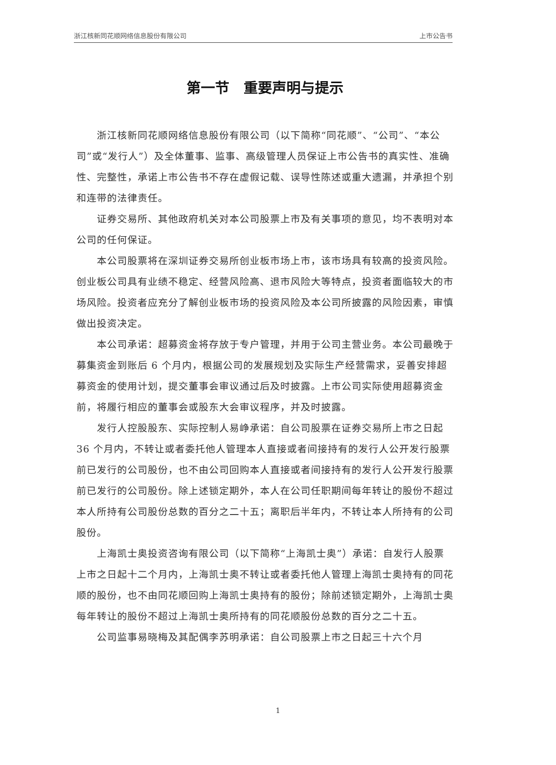浙江核新同花顺网络信息股份有限公司 上市公告书
第一节　重要声明与提示
浙江核新同花顺网络信息股份有限公司（以下简称“同花顺”、“公司”、“本公司”或“发行人”）及全体董事、监事、高级管理人员保证上市公告书的真实性、准确性、完整性，承诺上市公告书不存在虚假记载、误导性陈述或重大遗漏，并承担个别和连带的法律责任。
证券交易所、其他政府机关对本公司股票上市及有关事项的意见，均不表明对本公司的任何保证。
本公司股票将在深圳证券交易所创业板市场上市，该市场具有较高的投资风险。创业板公司具有业绩不稳定、经营风险高、退市风险大等特点，投资者面临较大的市场风险。投资者应充分了解创业板市场的投资风险及本公司所披露的风险因素，审慎做出投资决定。
本公司承诺：超募资金将存放于专户管理，并用于公司主营业务。本公司最晚于募集资金到账后 6 个月内，根据公司的发展规划及实际生产经营需求，妥善安排超募资金的使用计划，提交董事会审议通过后及时披露。上市公司实际使用超募资金前，将履行相应的董事会或股东大会审议程序，并及时披露。
发行人控股股东、实际控制人易峥承诺：自公司股票在证券交易所上市之日起 36 个月内，不转让或者委托他人管理本人直接或者间接持有的发行人公开发行股票前已发行的公司股份，也不由公司回购本人直接或者间接持有的发行人公开发行股票前已发行的公司股份。除上述锁定期外，本人在公司任职期间每年转让的股份不超过本人所持有公司股份总数的百分之二十五；离职后半年内，不转让本人所持有的公司股份。
上海凯士奥投资咨询有限公司（以下简称“上海凯士奥”）承诺：自发行人股票上市之日起十二个月内，上海凯士奥不转让或者委托他人管理上海凯士奥持有的同花顺的股份，也不由同花顺回购上海凯士奥持有的股份；除前述锁定期外，上海凯士奥每年转让的股份不超过上海凯士奥所持有的同花顺股份总数的百分之二十五。
公司监事易晓梅及其配偶李苏明承诺：自公司股票上市之日起三十六个月
1